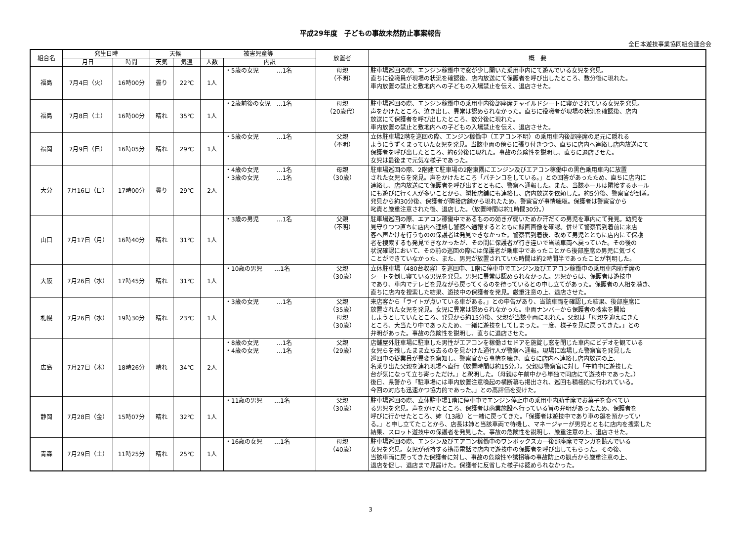平成29年度　子どもの事故未然防止事案報告
全日本遊技事業協同組合連合会
| 組合名 | 発生日時 | | 天候 | | 被害児童等 | | 放置者 | 概 要 |
| --- | --- | --- | --- | --- | --- | --- | --- | --- |
| | 月日 | 時間 | 天気 | 気温 | 人数 | 内訳 | | |
| 福島 | 7月4日（火） | 16時00分 | 曇り | 22℃ | 1人 | ・5歳の女児 …1名 | 母親 （不明） | 駐車場巡回の際、エンジン稼働中で窓が少し開いた乗用車内にて遊んでいる女児を発見。 直ちに役職員が現場の状況を確認後、店内放送にて保護者を呼び出したところ、数分後に現れた。 車内放置の禁止と敷地内への子どもの入場禁止を伝え、退店させた。 |
| 福島 | 7月8日（土） | 16時00分 | 晴れ | 35℃ | 1人 | ・2歳前後の女児 …1名 | 母親 （20歳代） | 駐車場巡回の際、エンジン稼働中の乗用車内後部座席チャイルドシートに寝かされている女児を発見。 声をかけたところ、泣き出し、異常は認められなかった。直ちに役職者が現場の状況を確認後、店内 放送にて保護者を呼び出したところ、数分後に現れた。 車内放置の禁止と敷地内への子どもの入場禁止を伝え、退店させた。 |
| 福岡 | 7月9日（日） | 16時05分 | 晴れ | 29℃ | 1人 | ・5歳の女児 …1名 | 父親 （不明） | 立体駐車場2階を巡回の際、エンジン稼働中（エアコン不明）の乗用車内後部座席の足元に隠れる ようにうずくまっていた女児を発見。当該車両の傍らに張り付きつつ、直ちに店内へ連絡し店内放送にて 保護者を呼び出したところ、約6分後に現れた。事故の危険性を説明し、直ちに退店させた。 女児は最後まで元気な様子であった。 |
| 大分 | 7月16日（日） | 17時00分 | 曇り | 29℃ | 2人 | ・4歳の女児 …1名 ・3歳の女児 …1名 | 母親 （30歳） | 駐車場巡回の際、2階建て駐車場の2階東隅にエンジン及びエアコン稼働中の黒色乗用車内に放置 された女児らを発見。声をかけたところ「パチンコをしている。」との回答があったため、直ちに店内に 連絡し、店内放送にて保護者を呼び出すとともに、警察へ通報した。また、当該ホールは隣接するホール にも遊びに行く人が多いことから、隣接店舗にも連絡し、店内放送を依頼した。約5分後、警察官が到着。 発見から約30分後、保護者が隣接店舗から現れたため、警察官が事情聴取。保護者は警察官から 叱責と厳重注意された後、退店した。（放置時間は約1時間30分。） |
| 山口 | 7月17日（月） | 16時40分 | 晴れ | 31℃ | 1人 | ・3歳の男児 …1名 | 父親 （不明） | 駐車場巡回の際、エアコン稼働中であるものの効きが弱いためか汗だくの男児を車内にて発見。幼児を 見守りつつ直ちに店内へ連絡し警察へ通報するとともに録画画像を確認。併せて警察官到着前に来店 客へ声かけを行うものの保護者は発見できなかった。警察官到着後、改めて男児とともに店内にて保護 者を捜索するも発見できなかったが、その間に保護者が行き違いで当該車両へ戻っていた。その後の 状況確認において、その前の巡回の際には保護者が乗車中であったことから後部座席の男児に気づく ことができていなかった、また、男児が放置されていた時間は約2時間半であったことが判明した。 |
| 大阪 | 7月26日（水） | 17時45分 | 晴れ | 31℃ | 1人 | ・10歳の男児 …1名 | 父親 （30歳） | 立体駐車場（480台収容）を巡回中、1階に停車中でエンジン及びエアコン稼働中の乗用車内助手席の シートを倒し寝ている男児を発見。男児に異常は認められなかった。男児からは、保護者は遊技中 であり、車内でテレビを見ながら戻ってくるのを待っているとの申し立てがあった。保護者の人相を聴き、 直ちに店内を捜索した結果、遊技中の保護者を発見。厳重注意の上、退店させた。 |
| 札幌 | 7月26日（水） | 19時30分 | 晴れ | 23℃ | 1人 | ・3歳の女児 …1名 | 父親 （35歳） 母親 （30歳） | 来店客から「ライトが点いている車がある。」との申告があり、当該車両を確認した結果、後部座席に 放置された女児を発見。女児に異常は認められなかった。車両ナンバーから保護者の捜索を開始 しようとしていたところ、発見から約15分後、父親が当該車両に現れた。父親は「母親を迎えにきた ところ、大当たり中であったため、一緒に遊技をしてしまった。一度、様子を見に戻ってきた。」との 弁明があった。事故の危険性を説明し、直ちに退店させた。 |
| 広島 | 7月27日（木） | 18時26分 | 晴れ | 34℃ | 2人 | ・8歳の女児 …1名 ・4歳の女児 …1名 | 父親 （29歳） | 店舗屋外駐車場に駐車した男性がエアコンを稼働させドアを施錠し窓を閉じた車内にビデオを観ている 女児らを残したまま立ち去るのを見かけた通行人が警察へ通報。現場に臨場した警察官を発見した 巡回中の従業員が異変を察知し、警察官から事情を聴き、直ちに店内へ連絡し店内放送の上、 名乗り出た父親を連れ現場へ直行（放置時間は約15分。）。父親は警察官に対し「午前中に遊技した 台が気になって立ち寄っただけ。」と釈明した。（母親は午前中から単独で同店にて遊技中であった。） 後日、県警から「駐車場には車内放置注意喚起の横断幕も掲出され、巡回も積極的に行われている。 今回の対応も迅速かつ協力的であった。」との高評価を受けた。 |
| 静岡 | 7月28日（金） | 15時07分 | 晴れ | 32℃ | 1人 | ・11歳の男児 …1名 | 父親 （30歳） | 駐車場巡回の際、立体駐車場1階に停車中でエンジン停止中の乗用車内助手席でお菓子を食べてい る男児を発見。声をかけたところ、保護者は商業施設へ行っている旨の弁明があったため、保護者を 呼びに行かせたところ、姉（13歳）と一緒に戻ってきた。「保護者は遊技中であり車の鍵を預かってい る。」と申し立てたことから、店長は姉と当該車両で待機し、マネージャーが男児とともに店内を捜索した 結果、スロット遊技中の保護者を発見した。事故の危険性を説明し、厳重注意の上、退店させた。 |
| 青森 | 7月29日（土） | 11時25分 | 晴れ | 25℃ | 1人 | ・16歳の女児 …1名 | 母親 （40歳） | 駐車場巡回の際、エンジン及びエアコン稼働中のワンボックスカー後部座席でマンガを読んでいる 女児を発見。女児が所持する携帯電話で店内で遊技中の保護者を呼び出してもらった。その後、 当該車両に戻ってきた保護者に対し、事故の危険性や誘拐等の事故防止の観点から厳重注意の上、 退店を促し、退店まで見届けた。保護者に反省した様子は認められなかった。 |
3